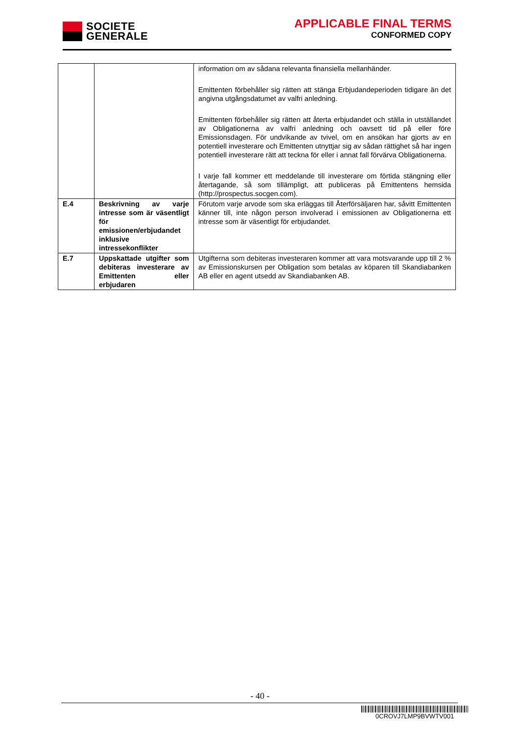SOCIETE
GENERALE
APPLICABLE FINAL TERMS
CONFORMED COPY
| | | information om av sådana relevanta finansiella mellanhänder. Emittenten förbehåller sig rätten att stänga Erbjudandeperioden tidigare än det angivna utgångsdatumet av valfri anledning. Emittenten förbehåller sig rätten att återta erbjudandet och ställa in utställandet av Obligationerna av valfri anledning och oavsett tid på eller före Emissionsdagen. För undvikande av tvivel, om en ansökan har gjorts av en potentiell investerare och Emittenten utnyttjar sig av sådan rättighet så har ingen potentiell investerare rätt att teckna för eller i annat fall förvärva Obligationerna. I varje fall kommer ett meddelande till investerare om förtida stängning eller återtagande, så som tillämpligt, att publiceras på Emittentens hemsida (http://prospectus.socgen.com). |
| E.4 | Beskrivning av varje intresse som är väsentligt för emissionen/erbjudandet inklusive intressekonflikter | Förutom varje arvode som ska erläggas till Återförsäljaren har, såvitt Emittenten känner till, inte någon person involverad i emissionen av Obligationerna ett intresse som är väsentligt för erbjudandet. |
| E.7 | Uppskattade utgifter som debiteras investerare av Emittenten eller erbjudaren | Utgifterna som debiteras investeraren kommer att vara motsvarande upp till 2 % av Emissionskursen per Obligation som betalas av köparen till Skandiabanken AB eller en agent utsedd av Skandiabanken AB. |
- 40 -
0CROVJ7LMP9BVWTV001